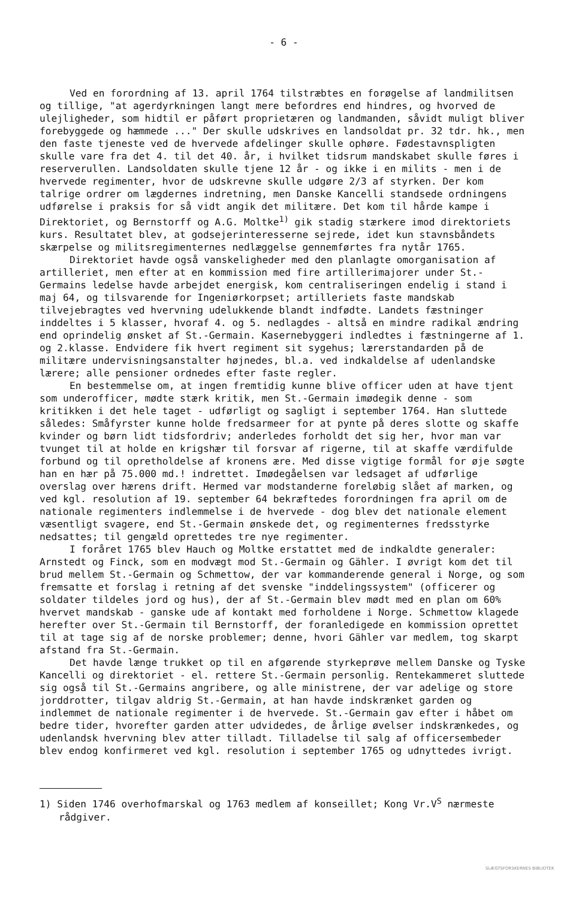- 6 -
Ved en forordning af 13. april 1764 tilstræbtes en forøgelse af landmilitsen og tillige, "at agerdyrkningen langt mere befordres end hindres, og hvorved de ulejligheder, som hidtil er påført proprietæren og landmanden, såvidt muligt bliver forebyggede og hæmmede ..." Der skulle udskrives en landsoldat pr. 32 tdr. hk., men den faste tjeneste ved de hvervede afdelinger skulle ophøre. Fødestavnspligten skulle vare fra det 4. til det 40. år, i hvilket tidsrum mandskabet skulle føres i reserverullen. Landsoldaten skulle tjene 12 år - og ikke i en milits - men i de hvervede regimenter, hvor de udskrevne skulle udgøre 2/3 af styrken. Der kom talrige ordrer om lægdernes indretning, men Danske Kancelli standsede ordningens udførelse i praksis for så vidt angik det militære. Det kom til hårde kampe i Direktoriet, og Bernstorff og A.G. Moltke<sup>1)</sup> gik stadig stærkere imod direktoriets kurs. Resultatet blev, at godsejerinteresserne sejrede, idet kun stavnsbåndets skærpelse og militsregimenternes nedlæggelse gennemførtes fra nytår 1765.
Direktoriet havde også vanskeligheder med den planlagte omorganisation af artilleriet, men efter at en kommission med fire artillerimajorer under St.-Germains ledelse havde arbejdet energisk, kom centraliseringen endelig i stand i maj 64, og tilsvarende for Ingeniørkorpset; artilleriets faste mandskab tilvejebragtes ved hvervning udelukkende blandt indfødte. Landets fæstninger inddeltes i 5 klasser, hvoraf 4. og 5. nedlagdes - altså en mindre radikal ændring end oprindelig ønsket af St.-Germain. Kasernebyggeri indledtes i fæstningerne af 1. og 2.klasse. Endvidere fik hvert regiment sit sygehus; lærerstandarden på de militære undervisningsanstalter højnedes, bl.a. ved indkaldelse af udenlandske lærere; alle pensioner ordnedes efter faste regler.
En bestemmelse om, at ingen fremtidig kunne blive officer uden at have tjent som underofficer, mødte stærk kritik, men St.-Germain imødegik denne - som kritikken i det hele taget - udførligt og sagligt i september 1764. Han sluttede således: Småfyrster kunne holde fredsarmeer for at pynte på deres slotte og skaffe kvinder og børn lidt tidsfordriv; anderledes forholdt det sig her, hvor man var tvunget til at holde en krigshær til forsvar af rigerne, til at skaffe værdifulde forbund og til opretholdelse af kronens ære. Med disse vigtige formål for øje søgte han en hær på 75.000 md.! indrettet. Imødegåelsen var ledsaget af udførlige overslag over hærens drift. Hermed var modstanderne foreløbig slået af marken, og ved kgl. resolution af 19. september 64 bekræftedes forordningen fra april om de nationale regimenters indlemmelse i de hvervede - dog blev det nationale element væsentligt svagere, end St.-Germain ønskede det, og regimenternes fredsstyrke nedsattes; til gengæld oprettedes tre nye regimenter.
I foråret 1765 blev Hauch og Moltke erstattet med de indkaldte generaler: Arnstedt og Finck, som en modvægt mod St.-Germain og Gähler. I øvrigt kom det til brud mellem St.-Germain og Schmettow, der var kommanderende general i Norge, og som fremsatte et forslag i retning af det svenske "inddelingssystem" (officerer og soldater tildeles jord og hus), der af St.-Germain blev mødt med en plan om 60% hvervet mandskab - ganske ude af kontakt med forholdene i Norge. Schmettow klagede herefter over St.-Germain til Bernstorff, der foranledigede en kommission oprettet til at tage sig af de norske problemer; denne, hvori Gähler var medlem, tog skarpt afstand fra St.-Germain.
Det havde længe trukket op til en afgørende styrkeprøve mellem Danske og Tyske Kancelli og direktoriet - el. rettere St.-Germain personlig. Rentekammeret sluttede sig også til St.-Germains angribere, og alle ministrene, der var adelige og store jorddrotter, tilgav aldrig St.-Germain, at han havde indskrænket garden og indlemmet de nationale regimenter i de hvervede. St.-Germain gav efter i håbet om bedre tider, hvorefter garden atter udvidedes, de årlige øvelser indskrænkedes, og udenlandsk hvervning blev atter tilladt. Tilladelse til salg af officersembeder blev endog konfirmeret ved kgl. resolution i september 1765 og udnyttedes ivrigt.
1) Siden 1746 overhofmarskal og 1763 medlem af konseillet; Kong Vr.V<sup>S</sup> nærmeste rådgiver.
SLÆGTSFORSKERNES BIBLIOTEK